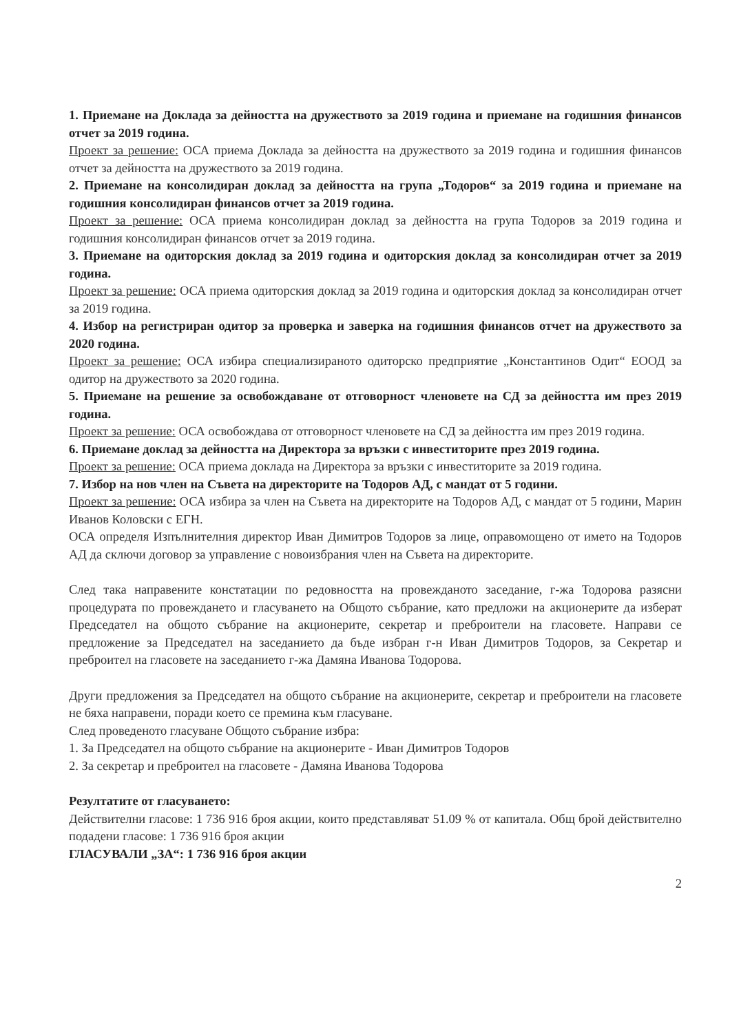1. Приемане на Доклада за дейността на дружеството за 2019 година и приемане на годишния финансов отчет за 2019 година.
Проект за решение: ОСА приема Доклада за дейността на дружеството за 2019 година и годишния финансов отчет за дейността на дружеството за 2019 година.
2. Приемане на консолидиран доклад за дейността на група „Тодоров“ за 2019 година и приемане на годишния консолидиран финансов отчет за 2019 година.
Проект за решение: ОСА приема консолидиран доклад за дейността на група Тодоров за 2019 година и годишния консолидиран финансов отчет за 2019 година.
3. Приемане на одиторския доклад за 2019 година и одиторския доклад за консолидиран отчет за 2019 година.
Проект за решение: ОСА приема одиторския доклад за 2019 година и одиторския доклад за консолидиран отчет за 2019 година.
4. Избор на регистриран одитор за проверка и заверка на годишния финансов отчет на дружеството за 2020 година.
Проект за решение: ОСА избира специализираното одиторско предприятие „Константинов Одит“ ЕООД за одитор на дружеството за 2020 година.
5. Приемане на решение за освобождаване от отговорност членовете на СД за дейността им през 2019 година.
Проект за решение: ОСА освобождава от отговорност членовете на СД за дейността им през 2019 година.
6. Приемане доклад за дейността на Директора за връзки с инвеститорите през 2019 година.
Проект за решение: ОСА приема доклада на Директора за връзки с инвеститорите за 2019 година.
7. Избор на нов член на Съвета на директорите на Тодоров АД, с мандат от 5 години.
Проект за решение: ОСА избира за член на Съвета на директорите на Тодоров АД, с мандат от 5 години, Марин Иванов Коловски с ЕГН.
ОСА определя Изпълнителния директор Иван Димитров Тодоров за лице, оправомощено от името на Тодоров АД да сключи договор за управление с новоизбрания член на Съвета на директорите.
След така направените констатации по редовността на провежданото заседание, г-жа Тодорова разясни процедурата по провеждането и гласуването на Общото събрание, като предложи на акционерите да изберат Председател на общото събрание на акционерите, секретар и преброители на гласовете. Направи се предложение за Председател на заседанието да бъде избран г-н Иван Димитров Тодоров, за Секретар и преброител на гласовете на заседанието г-жа Дамяна Иванова Тодорова.
Други предложения за Председател на общото събрание на акционерите, секретар и преброители на гласовете не бяха направени, поради което се премина към гласуване.
След проведеното гласуване Общото събрание избра:
1. За Председател на общото събрание на акционерите - Иван Димитров Тодоров
2. За секретар и преброител на гласовете - Дамяна Иванова Тодорова
Резултатите от гласуването:
Действителни гласове: 1 736 916 броя акции, които представляват 51.09 % от капитала. Общ брой действително подадени гласове: 1 736 916 броя акции
ГЛАСУВАЛИ „ЗА“: 1 736 916 броя акции
2